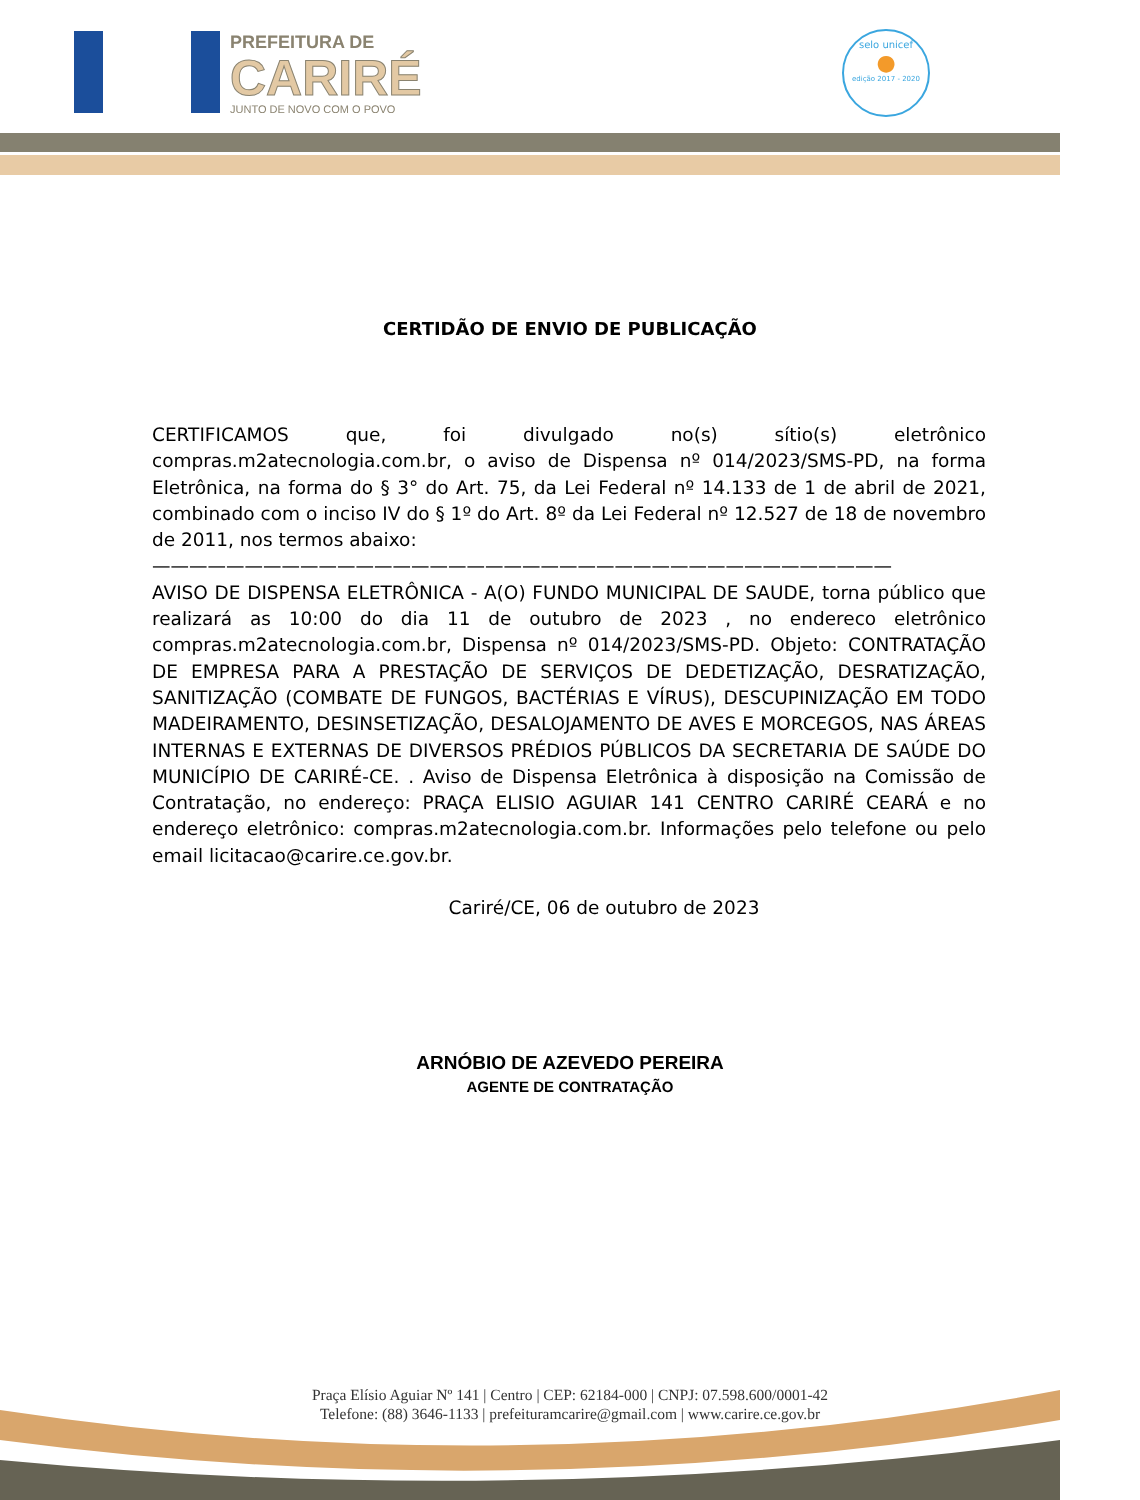PREFEITURA DE
CARIRÉ
JUNTO DE NOVO COM O POVO
selo unicef
●
edição 2017 - 2020
CERTIDÃO DE ENVIO DE PUBLICAÇÃO
CERTIFICAMOS que, foi divulgado no(s) sítio(s) eletrônico compras.m2atecnologia.com.br, o aviso de Dispensa nº 014/2023/SMS-PD, na forma Eletrônica, na forma do § 3° do Art. 75, da Lei Federal nº 14.133 de 1 de abril de 2021, combinado com o inciso IV do § 1º do Art. 8º da Lei Federal nº 12.527 de 18 de novembro de 2011, nos termos abaixo:
————————————————————————————————————————
AVISO DE DISPENSA ELETRÔNICA - A(O) FUNDO MUNICIPAL DE SAUDE, torna público que realizará as 10:00 do dia 11 de outubro de 2023 , no endereco eletrônico compras.m2atecnologia.com.br, Dispensa nº 014/2023/SMS-PD. Objeto: CONTRATAÇÃO DE EMPRESA PARA A PRESTAÇÃO DE SERVIÇOS DE DEDETIZAÇÃO, DESRATIZAÇÃO, SANITIZAÇÃO (COMBATE DE FUNGOS, BACTÉRIAS E VÍRUS), DESCUPINIZAÇÃO EM TODO MADEIRAMENTO, DESINSETIZAÇÃO, DESALOJAMENTO DE AVES E MORCEGOS, NAS ÁREAS INTERNAS E EXTERNAS DE DIVERSOS PRÉDIOS PÚBLICOS DA SECRETARIA DE SAÚDE DO MUNICÍPIO DE CARIRÉ-CE. . Aviso de Dispensa Eletrônica à disposição na Comissão de Contratação, no endereço: PRAÇA ELISIO AGUIAR 141 CENTRO CARIRÉ CEARÁ e no endereço eletrônico: compras.m2atecnologia.com.br. Informações pelo telefone ou pelo email licitacao@carire.ce.gov.br.
Cariré/CE, 06 de outubro de 2023
ARNÓBIO DE AZEVEDO PEREIRA
AGENTE DE CONTRATAÇÃO
Praça Elísio Aguiar Nº 141 | Centro | CEP: 62184-000 | CNPJ: 07.598.600/0001-42
Telefone: (88) 3646-1133 | prefeituramcarire@gmail.com | www.carire.ce.gov.br